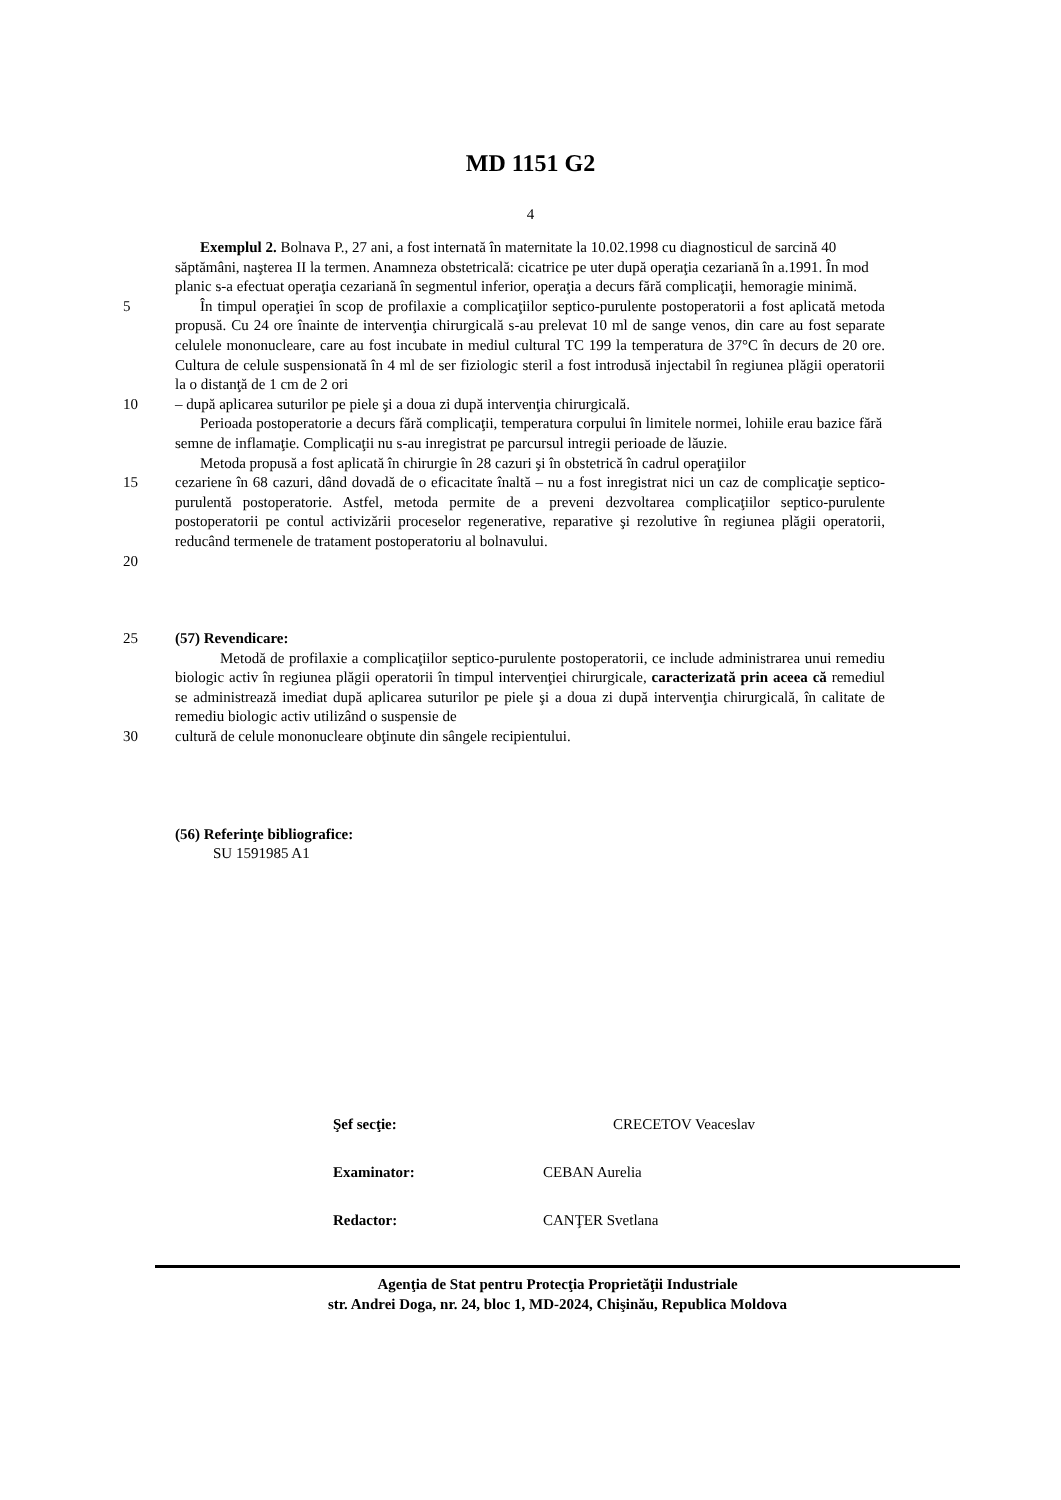MD 1151 G2
4
Exemplul 2. Bolnava P., 27 ani, a fost internată în maternitate la 10.02.1998 cu diagnosticul de sarcină 40 săptămâni, naşterea II la termen. Anamneza obstetricală: cicatrice pe uter după operaţia cezariană în a.1991. În mod planic s-a efectuat operaţia cezariană în segmentul inferior, operaţia a decurs fără complicaţii, hemoragie minimă.
5 În timpul operaţiei în scop de profilaxie a complicaţiilor septico-purulente postoperatorii a fost aplicată metoda propusă. Cu 24 ore înainte de intervenţia chirurgicală s-au prelevat 10 ml de sange venos, din care au fost separate celulele mononucleare, care au fost incubate in mediul cultural TC 199 la temperatura de 37°C în decurs de 20 ore. Cultura de celule suspensionată în 4 ml de ser fiziologic steril a fost introdusă injectabil în regiunea plăgii operatorii la o distanţă de 1 cm de 2 ori
10 – după aplicarea suturilor pe piele şi a doua zi după intervenţia chirurgicală.
Perioada postoperatorie a decurs fără complicaţii, temperatura corpului în limitele normei, lohiile erau bazice fără semne de inflamaţie. Complicaţii nu s-au inregistrat pe parcursul intregii perioade de lăuzie.
Metoda propusă a fost aplicată în chirurgie în 28 cazuri şi în obstetrică în cadrul operaţiilor
15 cezariene în 68 cazuri, dând dovadă de o eficacitate înaltă – nu a fost inregistrat nici un caz de complicaţie septico-purulentă postoperatorie. Astfel, metoda permite de a preveni dezvoltarea complicaţiilor septico-purulente postoperatorii pe contul activizării proceselor regenerative, reparative şi rezolutive în regiunea plăgii operatorii, reducând termenele de tratament postoperatoriu al bolnavului.
20
25 (57) Revendicare:
Metodă de profilaxie a complicaţiilor septico-purulente postoperatorii, ce include administrarea unui remediu biologic activ în regiunea plăgii operatorii în timpul intervenţiei chirurgicale, caracterizată prin aceea că remediul se administrează imediat după aplicarea suturilor pe piele şi a doua zi după intervenţia chirurgicală, în calitate de remediu biologic activ utilizând o suspensie de
30 cultură de celule mononucleare obţinute din sângele recipientului.
(56) Referinţe bibliografice:
SU 1591985 A1
| Şef secţie: | | CRECETOV Veaceslav |
| Examinator: | CEBAN Aurelia | |
| Redactor: | CANŢER Svetlana | |
Agenţia de Stat pentru Protecţia Proprietăţii Industriale
str. Andrei Doga, nr. 24, bloc 1, MD-2024, Chişinău, Republica Moldova